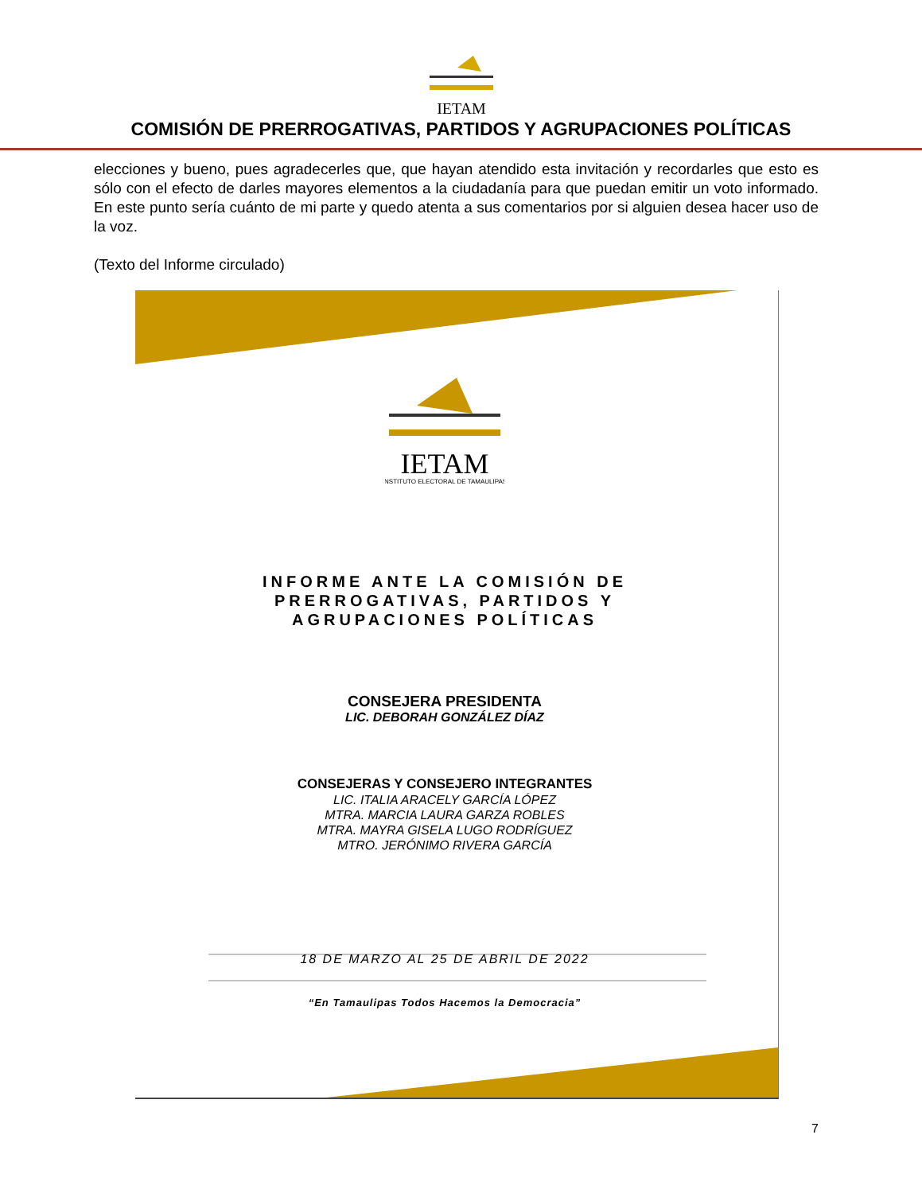IETAM
COMISIÓN DE PRERROGATIVAS, PARTIDOS Y AGRUPACIONES POLÍTICAS
elecciones y bueno, pues agradecerles que, que hayan atendido esta invitación y recordarles que esto es sólo con el efecto de darles mayores elementos a la ciudadanía para que puedan emitir un voto informado. En este punto sería cuánto de mi parte y quedo atenta a sus comentarios por si alguien desea hacer uso de la voz.
(Texto del Informe circulado)
IETAM
INSTITUTO ELECTORAL DE TAMAULIPAS
INFORME ANTE LA COMISIÓN DE
PRERROGATIVAS, PARTIDOS Y
AGRUPACIONES POLÍTICAS
CONSEJERA PRESIDENTA
LIC. DEBORAH GONZÁLEZ DÍAZ
CONSEJERAS Y CONSEJERO INTEGRANTES
LIC. ITALIA ARACELY GARCÍA LÓPEZ
MTRA. MARCIA LAURA GARZA ROBLES
MTRA. MAYRA GISELA LUGO RODRÍGUEZ
MTRO. JERÓNIMO RIVERA GARCÍA
18 DE MARZO AL 25 DE ABRIL DE 2022
“En Tamaulipas Todos Hacemos la Democracia”
7